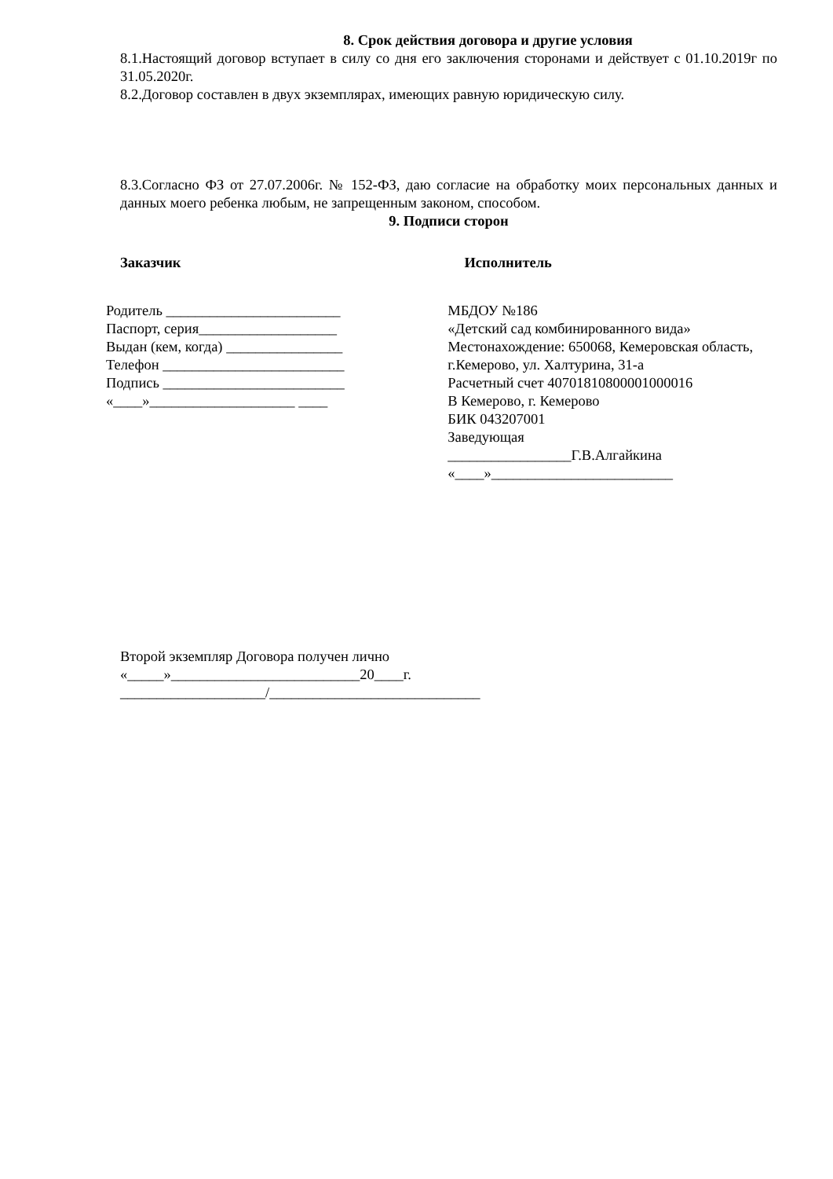8. Срок действия договора и другие условия
8.1.Настоящий договор вступает в силу со дня его заключения сторонами и действует с 01.10.2019г по 31.05.2020г.
8.2.Договор составлен в двух экземплярах, имеющих равную юридическую силу.
8.3.Согласно ФЗ от 27.07.2006г. № 152-ФЗ, даю согласие на обработку моих персональных данных и данных моего ребенка любым, не запрещенным законом, способом.
9. Подписи сторон
Заказчик Исполнитель
Родитель ________________________
Паспорт, серия___________________
Выдан (кем, когда) ________________
Телефон _________________________
Подпись _________________________
«____»____________________ ____
МБДОУ №186
«Детский сад комбинированного вида»
Местонахождение: 650068, Кемеровская область, г.Кемерово, ул. Халтурина, 31-а
Расчетный счет 40701810800001000016
В Кемерово, г. Кемерово
БИК 043207001
Заведующая
_________________Г.В.Алгайкина
«____»_________________________
Второй экземпляр Договора получен лично
«_____»__________________________20____г.
____________________/_____________________________